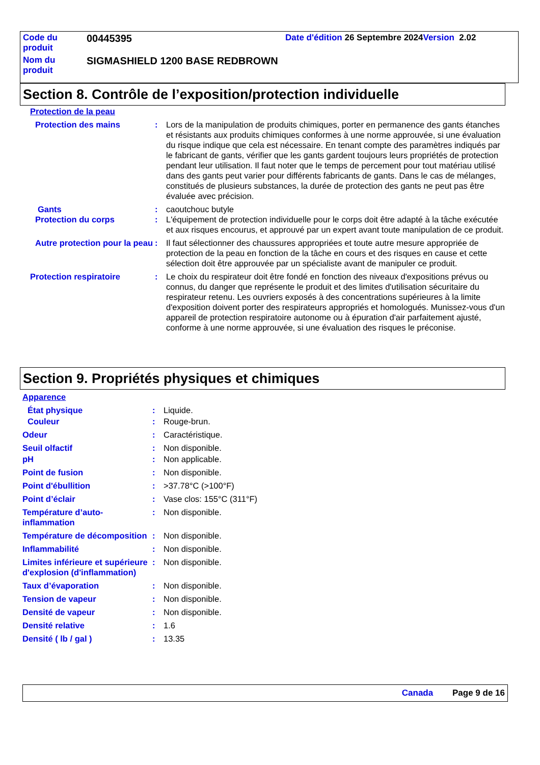| Code du produit | 00445395 | Date d'édition 26 Septembre 2024 Version 2.02 |
| Nom du produit | SIGMASHIELD 1200 BASE REDBROWN | |
Section 8. Contrôle de l’exposition/protection individuelle
Protection de la peau
Protection des mains : Lors de la manipulation de produits chimiques, porter en permanence des gants étanches et résistants aux produits chimiques conformes à une norme approuvée, si une évaluation du risque indique que cela est nécessaire. En tenant compte des paramètres indiqués par le fabricant de gants, vérifier que les gants gardent toujours leurs propriétés de protection pendant leur utilisation. Il faut noter que le temps de percement pour tout matériau utilisé dans des gants peut varier pour différents fabricants de gants. Dans le cas de mélanges, constitués de plusieurs substances, la durée de protection des gants ne peut pas être évaluée avec précision.
Gants : caoutchouc butyle
Protection du corps : L'équipement de protection individuelle pour le corps doit être adapté à la tâche exécutée et aux risques encourus, et approuvé par un expert avant toute manipulation de ce produit.
Autre protection pour la peau
: Il faut sélectionner des chaussures appropriées et toute autre mesure appropriée de protection de la peau en fonction de la tâche en cours et des risques en cause et cette sélection doit être approuvée par un spécialiste avant de manipuler ce produit.
Protection respiratoire : Le choix du respirateur doit être fondé en fonction des niveaux d'expositions prévus ou connus, du danger que représente le produit et des limites d'utilisation sécuritaire du respirateur retenu. Les ouvriers exposés à des concentrations supérieures à la limite d'exposition doivent porter des respirateurs appropriés et homologués. Munissez-vous d'un appareil de protection respiratoire autonome ou à épuration d'air parfaitement ajusté, conforme à une norme approuvée, si une évaluation des risques le préconise.
Section 9. Propriétés physiques et chimiques
Apparence
État physique : Liquide.
Couleur : Rouge-brun.
Odeur : Caractéristique.
Seuil olfactif : Non disponible.
pH : Non applicable.
Point de fusion : Non disponible.
Point d'ébullition : >37.78°C (>100°F)
Point d’éclair : Vase clos: 155°C (311°F)
Température d’auto-inflammation
: Non disponible.
Température de décomposition
: Non disponible.
Inflammabilité : Non disponible.
Limites inférieure et supérieure d'explosion (d'inflammation)
: Non disponible.
Taux d’évaporation : Non disponible.
Tension de vapeur : Non disponible.
Densité de vapeur : Non disponible.
Densité relative : 1.6
Densité ( lb / gal ) : 13.35
Canada Page 9 de 16